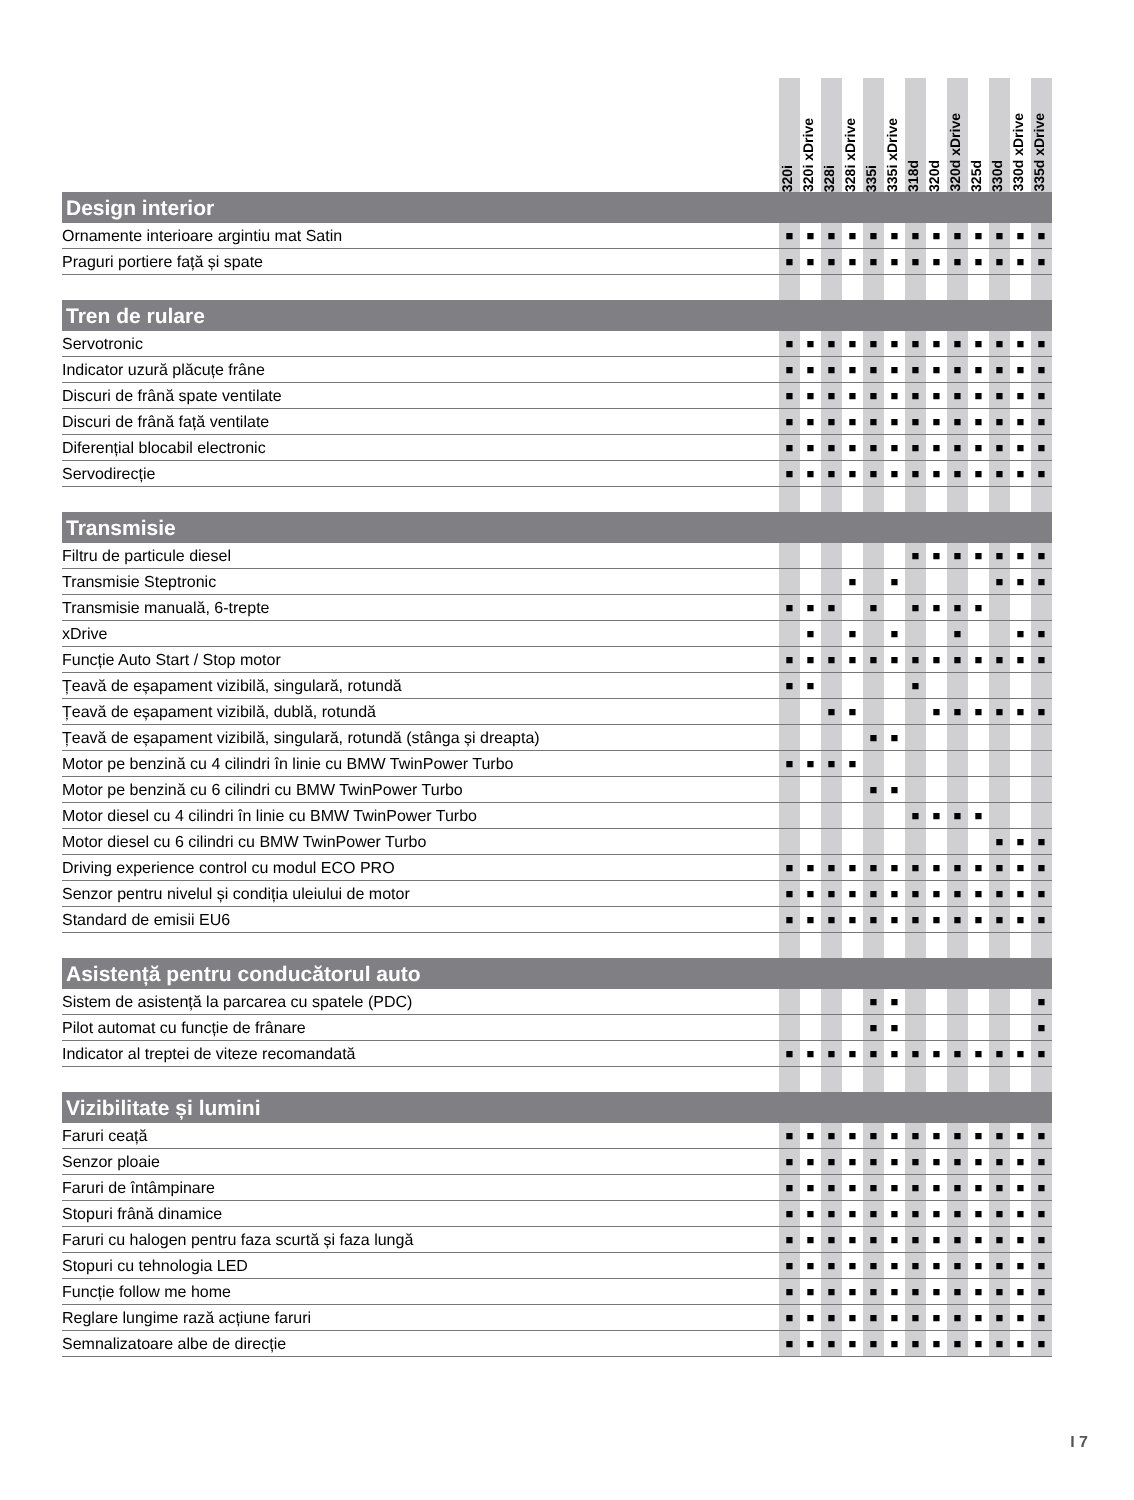| | 320i | 320i xDrive | 328i | 328i xDrive | 335i | 335i xDrive | 318d | 320d | 320d xDrive | 325d | 330d | 330d xDrive | 335d xDrive |
| --- | --- | --- | --- | --- | --- | --- | --- | --- | --- | --- | --- | --- | --- |
| Design interior | | | | | | | | | | | | | |
| Ornamente interioare argintiu mat Satin | ■ | ■ | ■ | ■ | ■ | ■ | ■ | ■ | ■ | ■ | ■ | ■ | ■ |
| Praguri portiere față și spate | ■ | ■ | ■ | ■ | ■ | ■ | ■ | ■ | ■ | ■ | ■ | ■ | ■ |
| Tren de rulare | | | | | | | | | | | | | |
| Servotronic | ■ | ■ | ■ | ■ | ■ | ■ | ■ | ■ | ■ | ■ | ■ | ■ | ■ |
| Indicator uzură plăcuțe frâne | ■ | ■ | ■ | ■ | ■ | ■ | ■ | ■ | ■ | ■ | ■ | ■ | ■ |
| Discuri de frână spate ventilate | ■ | ■ | ■ | ■ | ■ | ■ | ■ | ■ | ■ | ■ | ■ | ■ | ■ |
| Discuri de frână față ventilate | ■ | ■ | ■ | ■ | ■ | ■ | ■ | ■ | ■ | ■ | ■ | ■ | ■ |
| Diferențial blocabil electronic | ■ | ■ | ■ | ■ | ■ | ■ | ■ | ■ | ■ | ■ | ■ | ■ | ■ |
| Servodirecție | ■ | ■ | ■ | ■ | ■ | ■ | ■ | ■ | ■ | ■ | ■ | ■ | ■ |
| Transmisie | | | | | | | | | | | | | |
| Filtru de particule diesel | | | | | | | ■ | ■ | ■ | ■ | ■ | ■ | ■ |
| Transmisie Steptronic | | | | ■ | | ■ | | | | | ■ | ■ | ■ |
| Transmisie manuală, 6-trepte | ■ | ■ | ■ | | ■ | | ■ | ■ | ■ | ■ | | | |
| xDrive | | ■ | | ■ | | ■ | | | ■ | | | ■ | ■ |
| Funcție Auto Start / Stop motor | ■ | ■ | ■ | ■ | ■ | ■ | ■ | ■ | ■ | ■ | ■ | ■ | ■ |
| Țeavă de eșapament vizibilă, singulară, rotundă | ■ | ■ | | | | | ■ | | | | | | |
| Țeavă de eșapament vizibilă, dublă, rotundă | | | ■ | ■ | | | | ■ | ■ | ■ | ■ | ■ | ■ |
| Țeavă de eșapament vizibilă, singulară, rotundă (stânga și dreapta) | | | | | ■ | ■ | | | | | | | |
| Motor pe benzină cu 4 cilindri în linie cu BMW TwinPower Turbo | ■ | ■ | ■ | ■ | | | | | | | | | |
| Motor pe benzină cu 6 cilindri cu BMW TwinPower Turbo | | | | | ■ | ■ | | | | | | | |
| Motor diesel cu 4 cilindri în linie cu BMW TwinPower Turbo | | | | | | | ■ | ■ | ■ | ■ | | | |
| Motor diesel cu 6 cilindri cu BMW TwinPower Turbo | | | | | | | | | | | ■ | ■ | ■ |
| Driving experience control cu modul ECO PRO | ■ | ■ | ■ | ■ | ■ | ■ | ■ | ■ | ■ | ■ | ■ | ■ | ■ |
| Senzor pentru nivelul și condiția uleiului de motor | ■ | ■ | ■ | ■ | ■ | ■ | ■ | ■ | ■ | ■ | ■ | ■ | ■ |
| Standard de emisii EU6 | ■ | ■ | ■ | ■ | ■ | ■ | ■ | ■ | ■ | ■ | ■ | ■ | ■ |
| Asistență pentru conducătorul auto | | | | | | | | | | | | | |
| Sistem de asistență la parcarea cu spatele (PDC) | | | | | ■ | ■ | | | | | | | ■ |
| Pilot automat cu funcție de frânare | | | | | ■ | ■ | | | | | | | ■ |
| Indicator al treptei de viteze recomandată | ■ | ■ | ■ | ■ | ■ | ■ | ■ | ■ | ■ | ■ | ■ | ■ | ■ |
| Vizibilitate și lumini | | | | | | | | | | | | | |
| Faruri ceață | ■ | ■ | ■ | ■ | ■ | ■ | ■ | ■ | ■ | ■ | ■ | ■ | ■ |
| Senzor ploaie | ■ | ■ | ■ | ■ | ■ | ■ | ■ | ■ | ■ | ■ | ■ | ■ | ■ |
| Faruri de întâmpinare | ■ | ■ | ■ | ■ | ■ | ■ | ■ | ■ | ■ | ■ | ■ | ■ | ■ |
| Stopuri frână dinamice | ■ | ■ | ■ | ■ | ■ | ■ | ■ | ■ | ■ | ■ | ■ | ■ | ■ |
| Faruri cu halogen pentru faza scurtă și faza lungă | ■ | ■ | ■ | ■ | ■ | ■ | ■ | ■ | ■ | ■ | ■ | ■ | ■ |
| Stopuri cu tehnologia LED | ■ | ■ | ■ | ■ | ■ | ■ | ■ | ■ | ■ | ■ | ■ | ■ | ■ |
| Funcție follow me home | ■ | ■ | ■ | ■ | ■ | ■ | ■ | ■ | ■ | ■ | ■ | ■ | ■ |
| Reglare lungime rază acțiune faruri | ■ | ■ | ■ | ■ | ■ | ■ | ■ | ■ | ■ | ■ | ■ | ■ | ■ |
| Semnalizatoare albe de direcție | ■ | ■ | ■ | ■ | ■ | ■ | ■ | ■ | ■ | ■ | ■ | ■ | ■ |
I 7